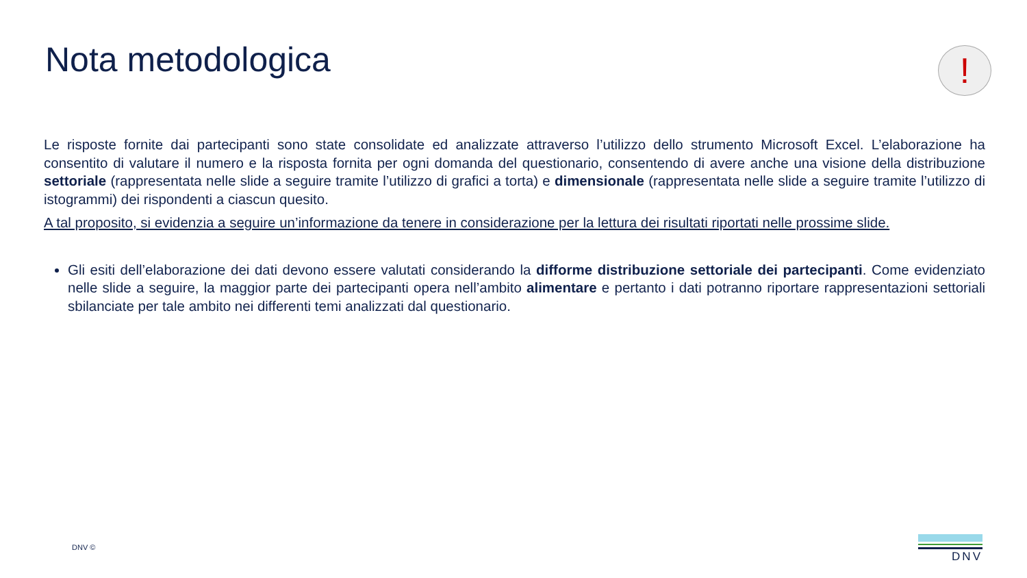Nota metodologica !
Le risposte fornite dai partecipanti sono state consolidate ed analizzate attraverso l’utilizzo dello strumento Microsoft Excel. L’elaborazione ha consentito di valutare il numero e la risposta fornita per ogni domanda del questionario, consentendo di avere anche una visione della distribuzione settoriale (rappresentata nelle slide a seguire tramite l’utilizzo di grafici a torta) e dimensionale (rappresentata nelle slide a seguire tramite l’utilizzo di istogrammi) dei rispondenti a ciascun quesito.
A tal proposito, si evidenzia a seguire un’informazione da tenere in considerazione per la lettura dei risultati riportati nelle prossime slide.
Gli esiti dell’elaborazione dei dati devono essere valutati considerando la difforme distribuzione settoriale dei partecipanti. Come evidenziato nelle slide a seguire, la maggior parte dei partecipanti opera nell’ambito alimentare e pertanto i dati potranno riportare rappresentazioni settoriali sbilanciate per tale ambito nei differenti temi analizzati dal questionario.
DNV ©
DNV